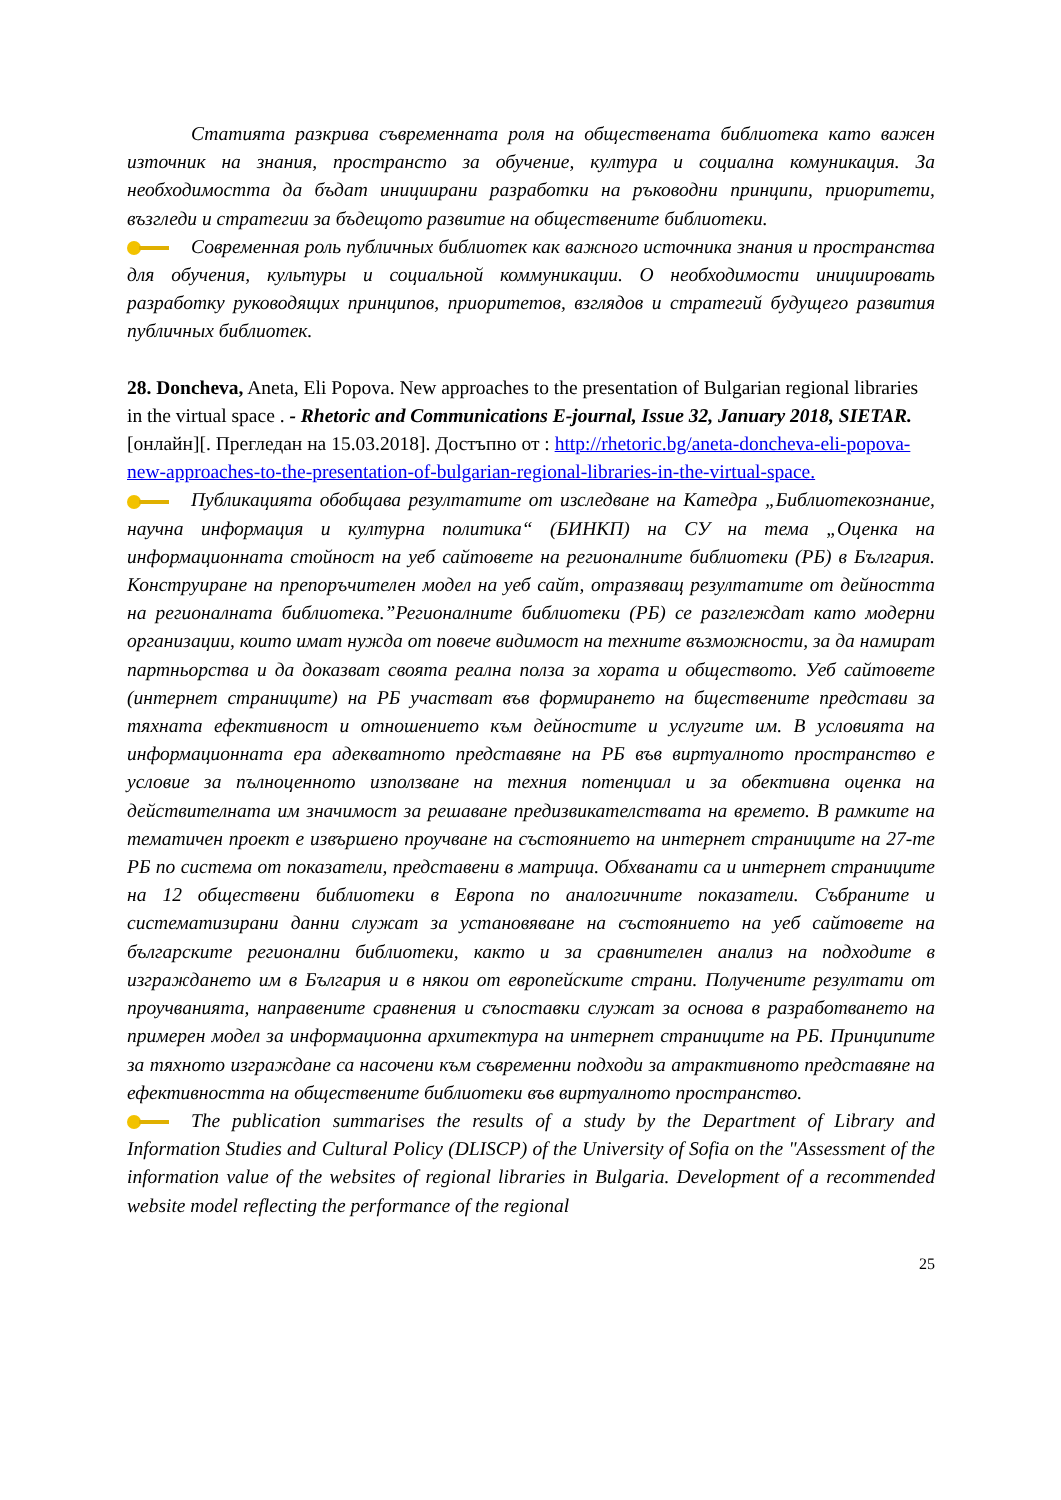Статията разкрива съвременната роля на обществената библиотека като важен източник на знания, пространсто за обучение, култура и социална комуникация. За необходимостта да бъдат инициирани разработки на ръководни принципи, приоритети, възгледи и стратегии за бъдещото развитие на обществените библиотеки.
Современная роль публичных библиотек как важного источника знания и пространства для обучения, культуры и социальной коммуникации. О необходимости инициировать разработку руководящих принципов, приоритетов, взглядов и стратегий будущего развития публичных библиотек.
28. Doncheva, Aneta, Eli Popova. New approaches to the presentation of Bulgarian regional libraries in the virtual space . - Rhetoric and Communications E-journal, Issue 32, January 2018, SIETAR. [онлайн][. Прегледан на 15.03.2018]. Достъпно от : http://rhetoric.bg/aneta-doncheva-eli-popova-new-approaches-to-the-presentation-of-bulgarian-regional-libraries-in-the-virtual-space.
Публикацията обобщава резултатите от изследване на Катедра „Библиотекознание, научна информация и културна политика“ (БИНКП) на СУ на тема „Оценка на информационната стойност на уеб сайтовете на регионалните библиотеки (РБ) в България. Конструиране на препоръчителен модел на уеб сайт, отразяващ резултатите от дейността на регионалната библиотека.”Регионалните библиотеки (РБ) се разглеждат като модерни организации, които имат нужда от повече видимост на техните възможности, за да намират партньорства и да доказват своята реална полза за хората и обществото. Уеб сайтовете (интернет страниците) на РБ участват във формирането на бществените представи за тяхната ефективност и отношението към дейностите и услугите им. В условията на информационната ера адекватното представяне на РБ във виртуалното пространство е условие за пълноценното използване на техния потенциал и за обективна оценка на действителната им значимост за решаване предизвикателствата на времето. В рамките на тематичен проект е извършено проучване на състоянието на интернет страниците на 27-те РБ по система от показатели, представени в матрица. Обхванати са и интернет страниците на 12 обществени библиотеки в Европа по аналогичните показатели. Събраните и систематизирани данни служат за установяване на състоянието на уеб сайтовете на българските регионални библиотеки, както и за сравнителен анализ на подходите в изграждането им в България и в някои от европейските страни. Получените резултати от проучванията, направените сравнения и съпоставки служат за основа в разработването на примерен модел за информационна архитектура на интернет страниците на РБ. Принципите за тяхното изграждане са насочени към съвременни подходи за атрактивното представяне на ефективността на обществените библиотеки във виртуалното пространство.
The publication summarises the results of a study by the Department of Library and Information Studies and Cultural Policy (DLISCP) of the University of Sofia on the "Assessment of the information value of the websites of regional libraries in Bulgaria. Development of a recommended website model reflecting the performance of the regional
25